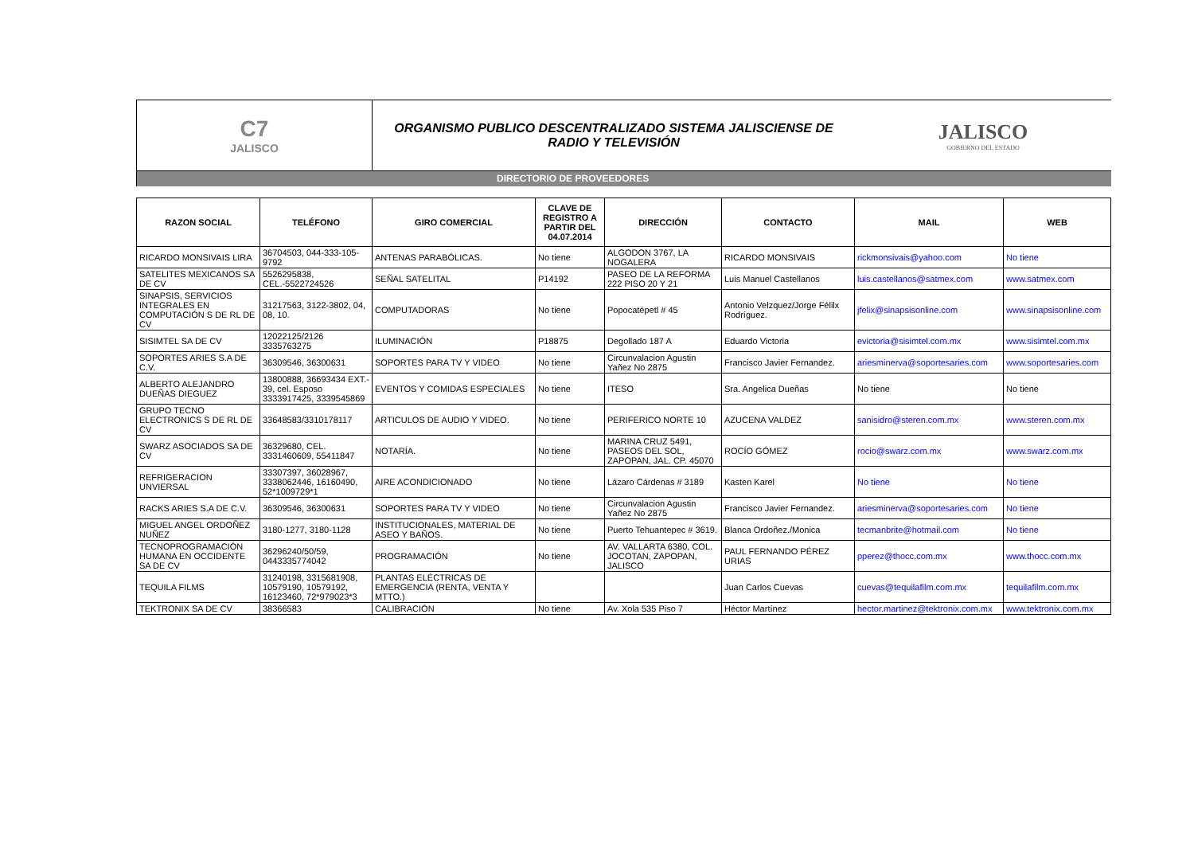C7
JALISCO
ORGANISMO PUBLICO DESCENTRALIZADO SISTEMA JALISCIENSE DE RADIO Y TELEVISIÓN
JALISCO
GOBIERNO DEL ESTADO
DIRECTORIO DE PROVEEDORES
| RAZON SOCIAL | TELÉFONO | GIRO COMERCIAL | CLAVE DE REGISTRO A PARTIR DEL 04.07.2014 | DIRECCIÓN | CONTACTO | MAIL | WEB |
| --- | --- | --- | --- | --- | --- | --- | --- |
| RICARDO MONSIVAIS LIRA | 36704503, 044-333-105-9792 | ANTENAS PARABÓLICAS. | No tiene | ALGODON 3767, LA NOGALERA | RICARDO MONSIVAIS | rickmonsivais@yahoo.com | No tiene |
| SATELITES MEXICANOS SA DE CV | 5526295838, CEL.-5522724526 | SEÑAL SATELITAL | P14192 | PASEO DE LA REFORMA 222 PISO 20 Y 21 | Luis Manuel Castellanos | luis.castellanos@satmex.com | www.satmex.com |
| SINAPSIS, SERVICIOS INTEGRALES EN COMPUTACIÓN S DE RL DE CV | 31217563, 3122-3802, 04, 08, 10. | COMPUTADORAS | No tiene | Popocatépetl # 45 | Antonio Velzquez/Jorge Félilx Rodríguez. | jfelix@sinapsisonline.com | www.sinapsisonline.com |
| SISIMTEL SA DE CV | 12022125/2126 3335763275 | ILUMINACIÓN | P18875 | Degollado 187 A | Eduardo Victoria | evictoria@sisimtel.com.mx | www.sisimtel.com.mx |
| SOPORTES ARIES S.A DE C.V. | 36309546, 36300631 | SOPORTES PARA TV Y VIDEO | No tiene | Circunvalacion Agustin Yañez No 2875 | Francisco Javier Fernandez. | ariesminerva@soportesaries.com | www.soportesaries.com |
| ALBERTO ALEJANDRO DUEÑAS DIEGUEZ | 13800888, 36693434 EXT.- 39, cel. Esposo 3333917425, 3339545869 | EVENTOS Y COMIDAS ESPECIALES | No tiene | ITESO | Sra. Angelica Dueñas | No tiene | No tiene |
| GRUPO TECNO ELECTRONICS S DE RL DE CV | 33648583/3310178117 | ARTICULOS DE AUDIO Y VIDEO. | No tiene | PERIFERICO NORTE 10 | AZUCENA VALDEZ | sanisidro@steren.com.mx | www.steren.com.mx |
| SWARZ ASOCIADOS SA DE CV | 36329680, CEL. 3331460609, 55411847 | NOTARÍA. | No tiene | MARINA CRUZ 5491, PASEOS DEL SOL, ZAPOPAN, JAL. CP. 45070 | ROCÍO GÓMEZ | rocio@swarz.com.mx | www.swarz.com.mx |
| REFRIGERACION UNVIERSAL | 33307397, 36028967, 3338062446, 16160490, 52*1009729*1 | AIRE ACONDICIONADO | No tiene | Lázaro Cárdenas # 3189 | Kasten Karel | No tiene | No tiene |
| RACKS ARIES S.A DE C.V. | 36309546, 36300631 | SOPORTES PARA TV Y VIDEO | No tiene | Circunvalacion Agustin Yañez No 2875 | Francisco Javier Fernandez. | ariesminerva@soportesaries.com | No tiene |
| MIGUEL ANGEL ORDOÑEZ NUÑEZ | 3180-1277, 3180-1128 | INSTITUCIONALES, MATERIAL DE ASEO Y BAÑOS. | No tiene | Puerto Tehuantepec # 3619. | Blanca Ordoñez./Monica | tecmanbrite@hotmail.com | No tiene |
| TECNOPROGRAMACIÓN HUMANA EN OCCIDENTE SA DE CV | 36296240/50/59, 0443335774042 | PROGRAMACIÓN | No tiene | AV. VALLARTA 6380, COL. JOCOTAN, ZAPOPAN, JALISCO | PAUL FERNANDO PÉREZ URIAS | pperez@thocc.com.mx | www.thocc.com.mx |
| TEQUILA FILMS | 31240198, 3315681908, 10579190, 10579192, 16123460, 72*979023*3 | PLANTAS ELÉCTRICAS DE EMERGENCIA (RENTA, VENTA Y MTTO.) | | | Juan Carlos Cuevas | cuevas@tequilafilm.com.mx | tequilafilm.com.mx |
| TEKTRONIX SA DE CV | 38366583 | CALIBRACIÓN | No tiene | Av. Xola 535 Piso 7 | Héctor Martínez | hector.martinez@tektronix.com.mx | www.tektronix.com.mx |